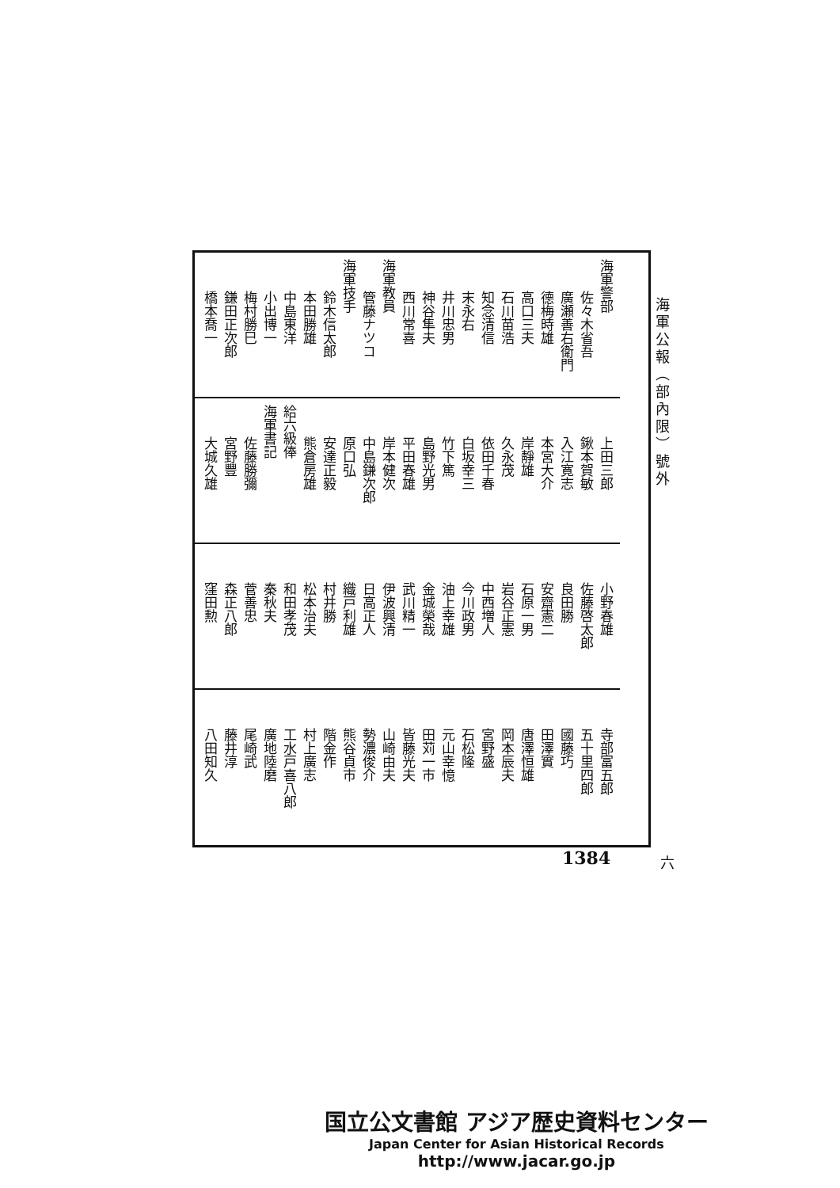海軍公報（部內限）號外
海軍警部
佐々木省吾
廣瀬善右衛門
德梅時雄
高口三夫
石川苗浩
知念清信
末永右
井川忠男
神谷隼夫
西川常喜
海軍教員
管藤ナツコ
海軍技手
鈴木信太郎
本田勝雄
中島東洋
小出博一
梅村勝巳
鎌田正次郎
橋本喬一
上田三郎
鍬本賀敏
入江寛志
本宮大介
岸靜雄
久永茂
依田千春
白坂幸三
竹下篤
島野光男
平田春雄
岸本健次
中島鎌次郎
原口弘
安達正毅
熊倉房雄
給六級俸
海軍書記
佐藤勝彌
宮野豐
大城久雄
小野春雄
佐藤啓太郎
良田勝
安齋憲二
石原一男
岩谷正憲
中西増人
今川政男
油上幸雄
金城榮哉
武川精一
伊波興清
日高正人
織戸利雄
村井勝
松本治夫
和田孝茂
秦秋夫
菅善忠
森正八郎
窪田勲
寺部富五郎
五十里四郎
國藤巧
田澤實
唐澤恒雄
岡本辰夫
宮野盛
石松隆
元山幸憶
田苅一市
皆藤光夫
山崎由夫
勢濃俊介
熊谷貞市
階金作
村上廣志
工水戸喜八郎
廣地陸磨
尾崎武
藤井淳
八田知久
六
1384
国立公文書館 アジア歴史資料センター
Japan Center for Asian Historical Records
http://www.jacar.go.jp